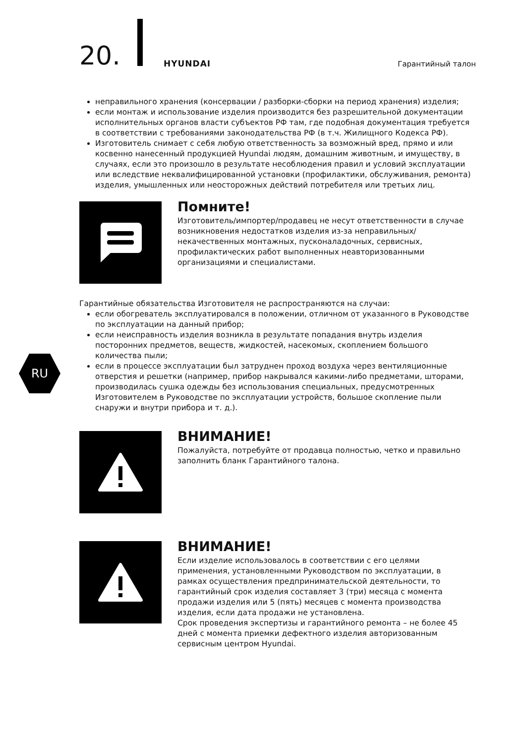20. HYUNDAI Гарантийный талон
RU
неправильного хранения (консервации / разборки-сборки на период хранения) изделия;
если монтаж и использование изделия производится без разрешительной документации исполнительных органов власти субъектов РФ там, где подобная документация требуется в соответствии с требованиями законодательства РФ (в т.ч. Жилищного Кодекса РФ).
Изготовитель снимает с себя любую ответственность за возможный вред, прямо и или косвенно нанесенный продукцией Hyundai людям, домашним животным, и имуществу, в случаях, если это произошло в результате несоблюдения правил и условий эксплуатации или вследствие неквалифицированной установки (профилактики, обслуживания, ремонта) изделия, умышленных или неосторожных действий потребителя или третьих лиц.
Помните!
Изготовитель/импортер/продавец не несут ответственности в случае возникновения недостатков изделия из-за неправильных/ некачественных монтажных, пусконаладочных, сервисных, профилактических работ выполненных неавторизованными организациями и специалистами.
Гарантийные обязательства Изготовителя не распространяются на случаи:
если обогреватель эксплуатировался в положении, отличном от указанного в Руководстве по эксплуатации на данный прибор;
если неисправность изделия возникла в результате попадания внутрь изделия посторонних предметов, веществ, жидкостей, насекомых, скоплением большого количества пыли;
если в процессе эксплуатации был затруднен проход воздуха через вентиляционные отверстия и решетки (например, прибор накрывался какими-либо предметами, шторами, производилась сушка одежды без использования специальных, предусмотренных Изготовителем в Руководстве по эксплуатации устройств, большое скопление пыли снаружи и внутри прибора и т. д.).
ВНИМАНИЕ!
Пожалуйста, потребуйте от продавца полностью, четко и правильно заполнить бланк Гарантийного талона.
ВНИМАНИЕ!
Если изделие использовалось в соответствии с его целями применения, установленными Руководством по эксплуатации, в рамках осуществления предпринимательской деятельности, то гарантийный срок изделия составляет 3 (три) месяца с момента продажи изделия или 5 (пять) месяцев с момента производства изделия, если дата продажи не установлена.
Срок проведения экспертизы и гарантийного ремонта – не более 45 дней с момента приемки дефектного изделия авторизованным сервисным центром Hyundai.